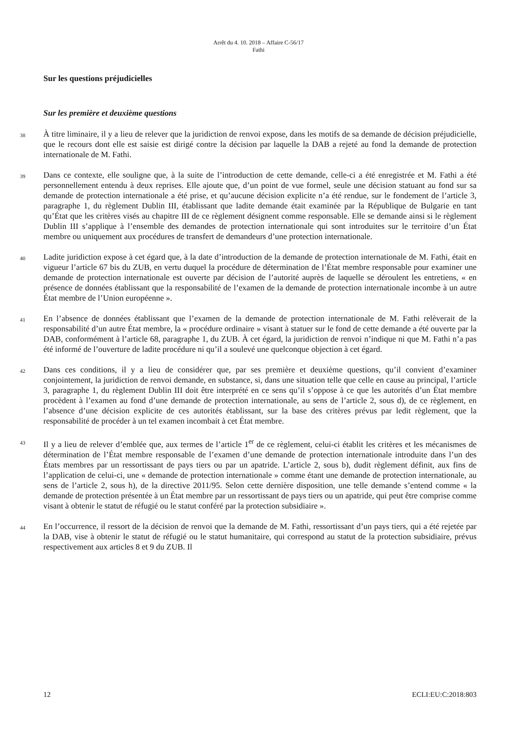Arrêt du 4. 10. 2018 – Affaire C-56/17
Fathi
Sur les questions préjudicielles
Sur les première et deuxième questions
38
À titre liminaire, il y a lieu de relever que la juridiction de renvoi expose, dans les motifs de sa demande de décision préjudicielle, que le recours dont elle est saisie est dirigé contre la décision par laquelle la DAB a rejeté au fond la demande de protection internationale de M. Fathi.
39
Dans ce contexte, elle souligne que, à la suite de l’introduction de cette demande, celle-ci a été enregistrée et M. Fathi a été personnellement entendu à deux reprises. Elle ajoute que, d’un point de vue formel, seule une décision statuant au fond sur sa demande de protection internationale a été prise, et qu’aucune décision explicite n’a été rendue, sur le fondement de l’article 3, paragraphe 1, du règlement Dublin III, établissant que ladite demande était examinée par la République de Bulgarie en tant qu’État que les critères visés au chapitre III de ce règlement désignent comme responsable. Elle se demande ainsi si le règlement Dublin III s’applique à l’ensemble des demandes de protection internationale qui sont introduites sur le territoire d’un État membre ou uniquement aux procédures de transfert de demandeurs d’une protection internationale.
40
Ladite juridiction expose à cet égard que, à la date d’introduction de la demande de protection internationale de M. Fathi, était en vigueur l’article 67 bis du ZUB, en vertu duquel la procédure de détermination de l’État membre responsable pour examiner une demande de protection internationale est ouverte par décision de l’autorité auprès de laquelle se déroulent les entretiens, « en présence de données établissant que la responsabilité de l’examen de la demande de protection internationale incombe à un autre État membre de l’Union européenne ».
41
En l’absence de données établissant que l’examen de la demande de protection internationale de M. Fathi relèverait de la responsabilité d’un autre État membre, la « procédure ordinaire » visant à statuer sur le fond de cette demande a été ouverte par la DAB, conformément à l’article 68, paragraphe 1, du ZUB. À cet égard, la juridiction de renvoi n’indique ni que M. Fathi n’a pas été informé de l’ouverture de ladite procédure ni qu’il a soulevé une quelconque objection à cet égard.
42
Dans ces conditions, il y a lieu de considérer que, par ses première et deuxième questions, qu’il convient d’examiner conjointement, la juridiction de renvoi demande, en substance, si, dans une situation telle que celle en cause au principal, l’article 3, paragraphe 1, du règlement Dublin III doit être interprété en ce sens qu’il s’oppose à ce que les autorités d’un État membre procèdent à l’examen au fond d’une demande de protection internationale, au sens de l’article 2, sous d), de ce règlement, en l’absence d’une décision explicite de ces autorités établissant, sur la base des critères prévus par ledit règlement, que la responsabilité de procéder à un tel examen incombait à cet État membre.
43
Il y a lieu de relever d’emblée que, aux termes de l’article 1<sup>er</sup> de ce règlement, celui-ci établit les critères et les mécanismes de détermination de l’État membre responsable de l’examen d’une demande de protection internationale introduite dans l’un des États membres par un ressortissant de pays tiers ou par un apatride. L’article 2, sous b), dudit règlement définit, aux fins de l’application de celui-ci, une « demande de protection internationale » comme étant une demande de protection internationale, au sens de l’article 2, sous h), de la directive 2011/95. Selon cette dernière disposition, une telle demande s’entend comme « la demande de protection présentée à un État membre par un ressortissant de pays tiers ou un apatride, qui peut être comprise comme visant à obtenir le statut de réfugié ou le statut conféré par la protection subsidiaire ».
44
En l’occurrence, il ressort de la décision de renvoi que la demande de M. Fathi, ressortissant d’un pays tiers, qui a été rejetée par la DAB, vise à obtenir le statut de réfugié ou le statut humanitaire, qui correspond au statut de la protection subsidiaire, prévus respectivement aux articles 8 et 9 du ZUB. Il
12 ECLI:EU:C:2018:803